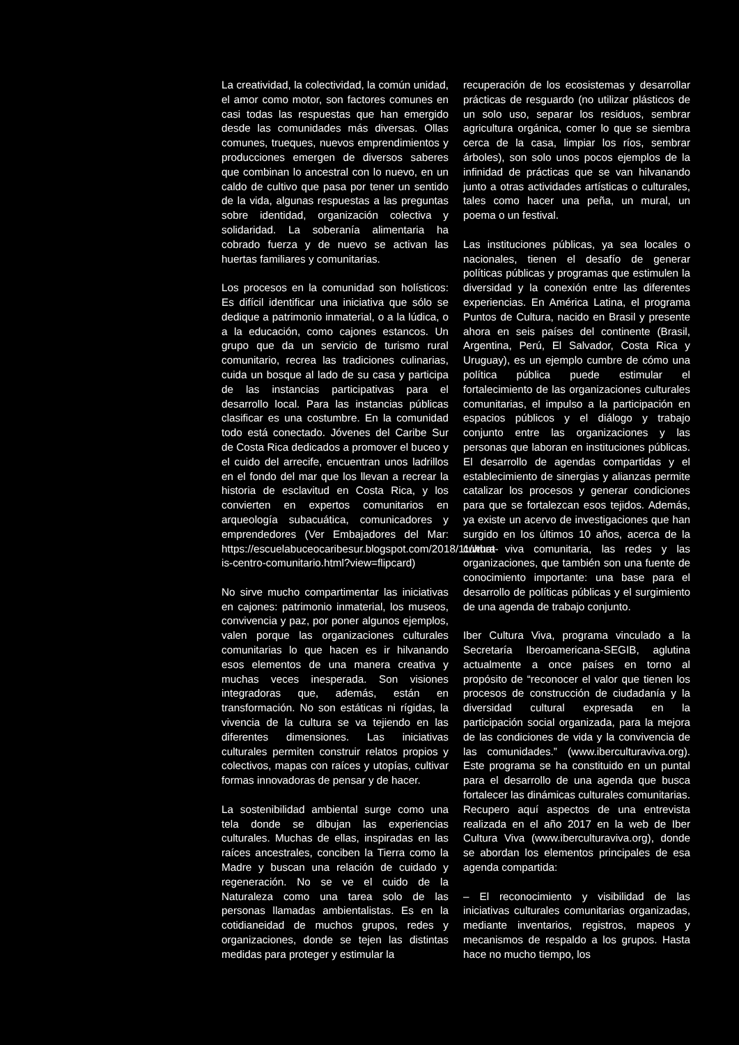La creatividad, la colectividad, la común unidad, el amor como motor, son factores comunes en casi todas las respuestas que han emergido desde las comunidades más diversas. Ollas comunes, trueques, nuevos emprendimientos y producciones emergen de diversos saberes que combinan lo ancestral con lo nuevo, en un caldo de cultivo que pasa por tener un sentido de la vida, algunas respuestas a las preguntas sobre identidad, organización colectiva y solidaridad. La soberanía alimentaria ha cobrado fuerza y de nuevo se activan las huertas familiares y comunitarias.
Los procesos en la comunidad son holísticos: Es difícil identificar una iniciativa que sólo se dedique a patrimonio inmaterial, o a la lúdica, o a la educación, como cajones estancos. Un grupo que da un servicio de turismo rural comunitario, recrea las tradiciones culinarias, cuida un bosque al lado de su casa y participa de las instancias participativas para el desarrollo local. Para las instancias públicas clasificar es una costumbre. En la comunidad todo está conectado. Jóvenes del Caribe Sur de Costa Rica dedicados a promover el buceo y el cuido del arrecife, encuentran unos ladrillos en el fondo del mar que los llevan a recrear la historia de esclavitud en Costa Rica, y los convierten en expertos comunitarios en arqueología subacuática, comunicadores y emprendedores (Ver Embajadores del Mar: https://escuelabuceocaribesur.blogspot.com/2018/11/what-is-centro-comunitario.html?view=flipcard)
No sirve mucho compartimentar las iniciativas en cajones: patrimonio inmaterial, los museos, convivencia y paz, por poner algunos ejemplos, valen porque las organizaciones culturales comunitarias lo que hacen es ir hilvanando esos elementos de una manera creativa y muchas veces inesperada. Son visiones integradoras que, además, están en transformación. No son estáticas ni rígidas, la vivencia de la cultura se va tejiendo en las diferentes dimensiones. Las iniciativas culturales permiten construir relatos propios y colectivos, mapas con raíces y utopías, cultivar formas innovadoras de pensar y de hacer.
La sostenibilidad ambiental surge como una tela donde se dibujan las experiencias culturales. Muchas de ellas, inspiradas en las raíces ancestrales, conciben la Tierra como la Madre y buscan una relación de cuidado y regeneración. No se ve el cuido de la Naturaleza como una tarea solo de las personas llamadas ambientalistas. Es en la cotidianeidad de muchos grupos, redes y organizaciones, donde se tejen las distintas medidas para proteger y estimular la
recuperación de los ecosistemas y desarrollar prácticas de resguardo (no utilizar plásticos de un solo uso, separar los residuos, sembrar agricultura orgánica, comer lo que se siembra cerca de la casa, limpiar los ríos, sembrar árboles), son solo unos pocos ejemplos de la infinidad de prácticas que se van hilvanando junto a otras actividades artísticas o culturales, tales como hacer una peña, un mural, un poema o un festival.
Las instituciones públicas, ya sea locales o nacionales, tienen el desafío de generar políticas públicas y programas que estimulen la diversidad y la conexión entre las diferentes experiencias. En América Latina, el programa Puntos de Cultura, nacido en Brasil y presente ahora en seis países del continente (Brasil, Argentina, Perú, El Salvador, Costa Rica y Uruguay), es un ejemplo cumbre de cómo una política pública puede estimular el fortalecimiento de las organizaciones culturales comunitarias, el impulso a la participación en espacios públicos y el diálogo y trabajo conjunto entre las organizaciones y las personas que laboran en instituciones públicas. El desarrollo de agendas compartidas y el establecimiento de sinergias y alianzas permite catalizar los procesos y generar condiciones para que se fortalezcan esos tejidos. Además, ya existe un acervo de investigaciones que han surgido en los últimos 10 años, acerca de la cultura viva comunitaria, las redes y las organizaciones, que también son una fuente de conocimiento importante: una base para el desarrollo de políticas públicas y el surgimiento de una agenda de trabajo conjunto.
Iber Cultura Viva, programa vinculado a la Secretaría Iberoamericana-SEGIB, aglutina actualmente a once países en torno al propósito de “reconocer el valor que tienen los procesos de construcción de ciudadanía y la diversidad cultural expresada en la participación social organizada, para la mejora de las condiciones de vida y la convivencia de las comunidades.” (www.iberculturaviva.org). Este programa se ha constituido en un puntal para el desarrollo de una agenda que busca fortalecer las dinámicas culturales comunitarias. Recupero aquí aspectos de una entrevista realizada en el año 2017 en la web de Iber Cultura Viva (www.iberculturaviva.org), donde se abordan los elementos principales de esa agenda compartida:
– El reconocimiento y visibilidad de las iniciativas culturales comunitarias organizadas, mediante inventarios, registros, mapeos y mecanismos de respaldo a los grupos. Hasta hace no mucho tiempo, los